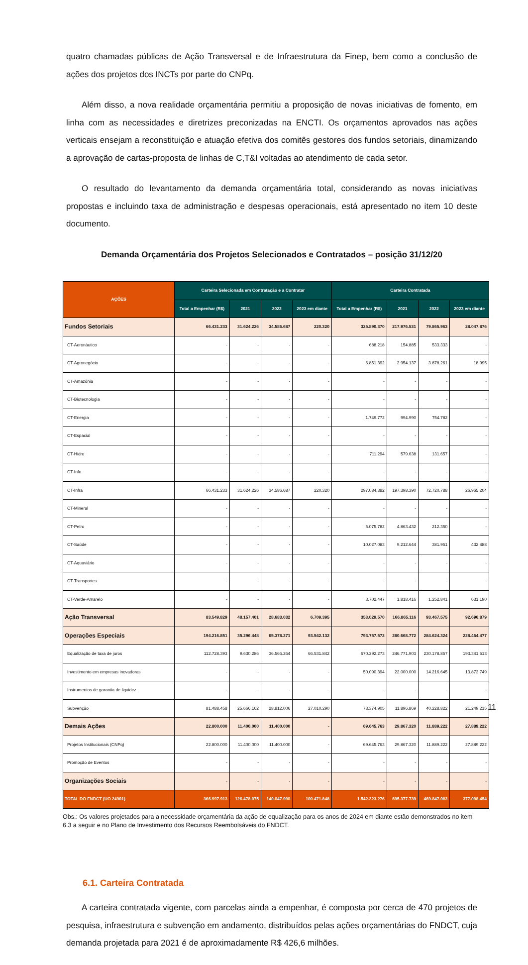quatro chamadas públicas de Ação Transversal e de Infraestrutura da Finep, bem como a conclusão de ações dos projetos dos INCTs por parte do CNPq.
Além disso, a nova realidade orçamentária permitiu a proposição de novas iniciativas de fomento, em linha com as necessidades e diretrizes preconizadas na ENCTI. Os orçamentos aprovados nas ações verticais ensejam a reconstituição e atuação efetiva dos comitês gestores dos fundos setoriais, dinamizando a aprovação de cartas-proposta de linhas de C,T&I voltadas ao atendimento de cada setor.
O resultado do levantamento da demanda orçamentária total, considerando as novas iniciativas propostas e incluindo taxa de administração e despesas operacionais, está apresentado no item 10 deste documento.
Demanda Orçamentária dos Projetos Selecionados e Contratados – posição 31/12/20
| AÇÕES | Carteira Selecionada em Contratação e a Contratar | | | | Carteira Contratada | | | |
| --- | --- | --- | --- | --- | --- | --- | --- | --- |
| | Total a Empenhar (R$) | 2021 | 2022 | 2023 em diante | Total a Empenhar (R$) | 2021 | 2022 | 2023 em diante |
| Fundos Setoriais | 66.431.233 | 31.624.226 | 34.586.687 | 220.320 | 325.890.370 | 217.976.531 | 79.865.963 | 28.047.876 |
| CT-Aeronáutico | - | - | - | - | 688.218 | 154.885 | 533.333 | - |
| CT-Agronegócio | - | - | - | - | 6.851.392 | 2.954.137 | 3.878.261 | 18.995 |
| CT-Amazônia | - | - | - | - | - | - | - | - |
| CT-Biotecnologia | - | - | - | - | - | - | - | - |
| CT-Energia | - | - | - | - | 1.749.772 | 994.990 | 754.782 | - |
| CT-Espacial | - | - | - | - | - | - | - | - |
| CT-Hidro | - | - | - | - | 711.294 | 579.638 | 131.657 | - |
| CT-Info | - | - | - | - | - | - | - | - |
| CT-Infra | 66.431.233 | 31.624.226 | 34.586.687 | 220.320 | 297.084.382 | 197.398.390 | 72.720.788 | 26.965.204 |
| CT-Mineral | - | - | - | - | - | - | - | - |
| CT-Petro | - | - | - | - | 5.075.782 | 4.863.432 | 212.350 | - |
| CT-Saúde | - | - | - | - | 10.027.083 | 9.212.644 | 381.951 | 432.488 |
| CT-Aquaviário | - | - | - | - | - | - | - | - |
| CT-Transportes | - | - | - | - | - | - | - | - |
| CT-Verde-Amarelo | - | - | - | - | 3.702.447 | 1.818.416 | 1.252.841 | 631.190 |
| Ação Transversal | 83.549.829 | 48.157.401 | 28.683.032 | 6.709.395 | 353.029.570 | 166.865.116 | 93.467.575 | 92.696.879 |
| Operações Especiais | 194.216.851 | 35.296.448 | 65.378.271 | 93.542.132 | 793.757.572 | 280.668.772 | 284.624.324 | 228.464.477 |
| Equalização de taxa de juros | 112.728.393 | 9.630.286 | 36.566.264 | 66.531.842 | 670.292.273 | 246.771.903 | 230.178.857 | 193.341.513 |
| Investimento em empresas inovadoras | - | - | - | - | 50.090.394 | 22.000.000 | 14.216.645 | 13.873.749 |
| Instrumentos de garantia de liquidez | - | - | - | - | - | - | - | - |
| Subvenção | 81.488.458 | 25.666.162 | 28.812.006 | 27.010.290 | 73.374.905 | 11.896.869 | 40.228.822 | 21.249.215 |
| Demais Ações | 22.800.000 | 11.400.000 | 11.400.000 | - | 69.645.763 | 29.867.320 | 11.889.222 | 27.889.222 |
| Projetos Institucionais (CNPq) | 22.800.000 | 11.400.000 | 11.400.000 | - | 69.645.763 | 29.867.320 | 11.889.222 | 27.889.222 |
| Promoção de Eventos | - | - | - | - | - | - | - | - |
| Organizações Sociais | - | - | - | - | - | - | - | - |
| TOTAL DO FNDCT (UO 24901) | 366.997.913 | 126.478.075 | 140.047.990 | 100.471.848 | 1.542.323.276 | 695.377.739 | 469.847.083 | 377.098.454 |
Obs.: Os valores projetados para a necessidade orçamentária da ação de equalização para os anos de 2024 em diante estão demonstrados no item 6.3 a seguir e no Plano de Investimento dos Recursos Reembolsáveis do FNDCT.
6.1. Carteira Contratada
A carteira contratada vigente, com parcelas ainda a empenhar, é composta por cerca de 470 projetos de pesquisa, infraestrutura e subvenção em andamento, distribuídos pelas ações orçamentárias do FNDCT, cuja demanda projetada para 2021 é de aproximadamente R$ 426,6 milhões.
11